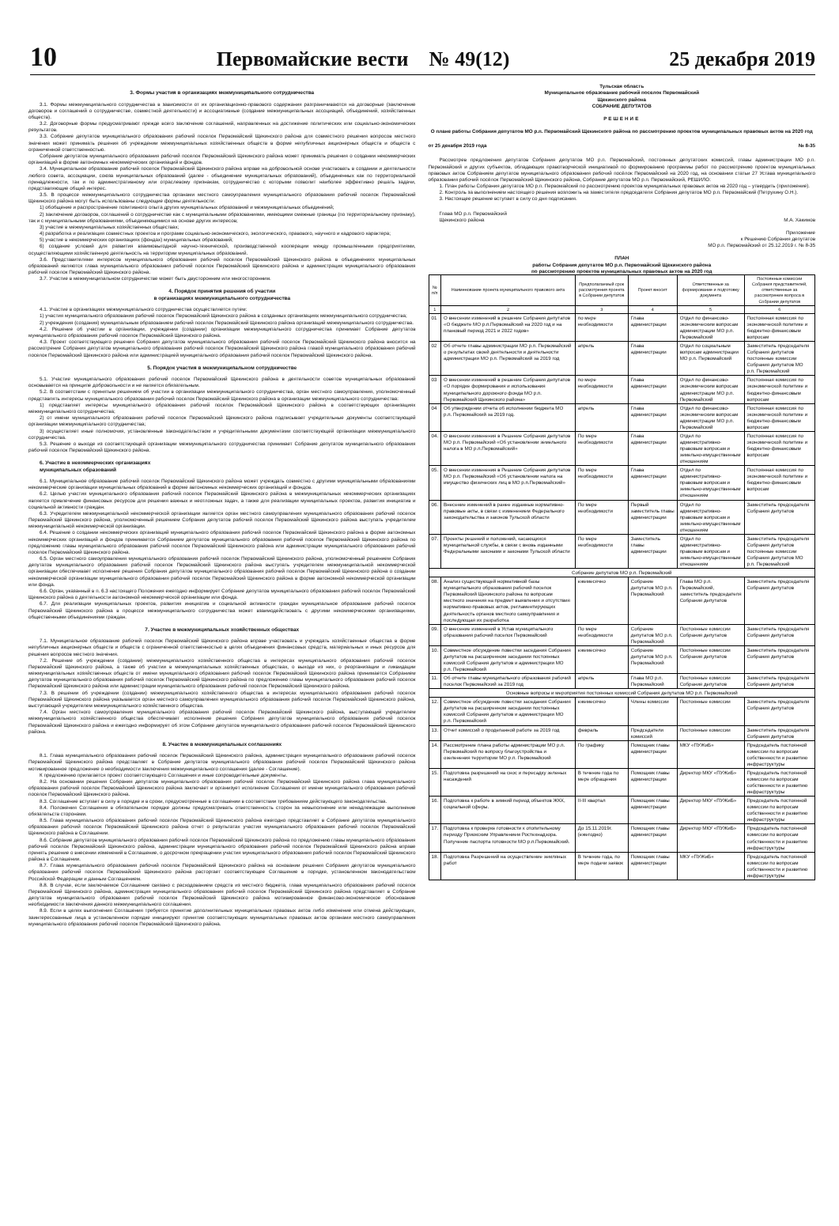10 Первомайские вести № 49(12) 25 декабря 2019
3. Формы участия в организациях межмуниципального сотрудничества
3.1. Формы межмуниципального сотрудничества в зависимости от их организационно-правового содержания разграничиваются на договорные (заключение договоров и соглашений о сотрудничестве, совместной деятельности) и ассоциативные (создание межмуниципальных ассоциаций, объединений, хозяйственных обществ).
3.2. Договорные формы предусматривают прежде всего заключение соглашений, направленных на достижение политических или социально-экономических результатов.
3.3. Собрание депутатов муниципального образования рабочий поселок Первомайский Щекинского района для совместного решения вопросов местного значения может принимать решения об учреждении межмуниципальных хозяйственных обществ в форме непубличных акционерных обществ и обществ с ограниченной ответственностью.
Собрание депутатов муниципального образования рабочий поселок Первомайский Щекинского района может принимать решения о создании некоммерческих организаций в форме автономных некоммерческих организаций и фондов.
3.4. Муниципальное образование рабочий поселок Первомайский Щекинского района вправе на добровольной основе участвовать в создании и деятельности любого совета, ассоциации, союза муниципальных образований (далее - объединение муниципальных образований), объединенных как по территориальной принадлежности, так и по административному или отраслевому признакам, сотрудничество с которыми позволит наиболее эффективно решать задачи, представляющие общий интерес.
3.5. В процессе межмуниципального сотрудничества органами местного самоуправления муниципального образования рабочий поселок Первомайский Щекинского района могут быть использованы следующие формы деятельности:
1) обобщение и распространение позитивного опыта других муниципальных образований и межмуниципальных объединений;
2) заключение договоров, соглашений о сотрудничестве как с муниципальными образованиями, имеющими смежные границы (по территориальному признаку), так и с муниципальными образованиями, объединяющимися на основе других интересов;
3) участие в межмуниципальных хозяйственных обществах;
4) разработка и реализация совместных проектов и программ социально-экономического, экологического, правового, научного и кадрового характера;
5) участие в некоммерческих организациях (фондах) муниципальных образований;
6) создание условий для развития взаимовыгодной научно-технической, производственной кооперации между промышленными предприятиями, осуществляющими хозяйственную деятельность на территории муниципальных образований.
3.6. Представителями интересов муниципального образования рабочий поселок Первомайский Щекинского района в объединениях муниципальных образований являются глава муниципального образования рабочий поселок Первомайский Щекинского района и администрация муниципального образования рабочий поселок Первомайский Щекинского района.
3.7. Участие в межмуниципальном сотрудничестве может быть двусторонним или многосторонним.
4. Порядок принятия решения об участии
в организациях межмуниципального сотрудничества
4.1. Участие в организациях межмуниципального сотрудничества осуществляется путем:
1) участия муниципального образования рабочий поселок Первомайский Щекинского района в созданных организациях межмуниципального сотрудничества;
2) учреждения (создания) муниципальным образованием рабочий поселок Первомайский Щекинского района организаций межмуниципального сотрудничества.
4.2. Решение об участии в организации, учреждении (создании) организации межмуниципального сотрудничества принимает Собрание депутатов муниципального образования рабочий поселок Первомайский Щекинского района.
4.3. Проект соответствующего решения Собрания депутатов муниципального образования рабочий поселок Первомайский Щекинского района вносится на рассмотрение Собрания депутатов муниципального образования рабочий поселок Первомайский Щекинского района главой муниципального образования рабочий поселок Первомайский Щекинского района или администрацией муниципального образования рабочий поселок Первомайский Щекинского района.
5. Порядок участия в межмуниципальном сотрудничестве
5.1. Участие муниципального образования рабочий поселок Первомайский Щекинского района в деятельности советов муниципальных образований основывается на принципе добровольности и не является обязательным.
5.2. В соответствии с принятым решением об участии в организации межмуниципального сотрудничества, орган местного самоуправления, уполномоченный представлять интересы муниципального образования рабочий поселок Первомайский Щекинского района в организации межмуниципального сотрудничества:
1) представляет интересы муниципального образования рабочий поселок Первомайский Щекинского района в соответствующих организациях межмуниципального сотрудничества;
2) от имени муниципального образования рабочий поселок Первомайский Щекинского района подписывает учредительные документы соответствующей организации межмуниципального сотрудничества;
3) осуществляет иные полномочия, установленные законодательством и учредительными документами соответствующей организации межмуниципального сотрудничества.
5.3. Решение о выходе из соответствующей организации межмуниципального сотрудничества принимает Собрание депутатов муниципального образования рабочий поселок Первомайский Щекинского района.
6. Участие в некоммерческих организациях
муниципальных образований
6.1. Муниципальное образование рабочий поселок Первомайский Щекинского района может учреждать совместно с другими муниципальными образованиями некоммерческие организации муниципальных образований в форме автономных некоммерческих организаций и фондов.
6.2. Целью участия муниципального образования рабочий поселок Первомайский Щекинского района в межмуниципальных некоммерческих организациях является привлечение финансовых ресурсов для решения важных и неотложных задач, а также для реализации муниципальных проектов, развития инициатив и социальной активности граждан.
6.3. Учредителем межмуниципальной некоммерческой организации является орган местного самоуправления муниципального образования рабочий поселок Первомайский Щекинского района, уполномоченный решением Собрания депутатов рабочий поселок Первомайский Щекинского района выступать учредителем межмуниципальной некоммерческой организации.
6.4. Решение о создании некоммерческих организаций муниципального образования рабочий поселок Первомайский Щекинского района в форме автономных некоммерческих организаций и фондов принимается Собранием депутатов муниципального образования рабочий поселок Первомайский Щекинского района по предложению главы муниципального образования рабочий поселок Первомайский Щекинского района или администрации муниципального образования рабочий поселок Первомайский Щекинского района.
6.5. Орган местного самоуправления муниципального образования рабочий поселок Первомайский Щекинского района, уполномоченный решением Собрания депутатов муниципального образования рабочий поселок Первомайский Щекинского района выступать учредителем межмуниципальной некоммерческой организации обеспечивает исполнение решения Собрания депутатов муниципального образования рабочий поселок Первомайский Щекинского района о создании некоммерческой организации муниципального образования рабочий поселок Первомайский Щекинского района в форме автономной некоммерческой организации или фонда.
6.6. Орган, указанный в п. 6.3 настоящего Положения ежегодно информирует Собрание депутатов муниципального образования рабочий поселок Первомайский Щекинского района о деятельности автономной некоммерческой организации или фонда.
6.7. Для реализации муниципальных проектов, развития инициатив и социальной активности граждан муниципальное образование рабочий поселок Первомайский Щекинского района в процессе межмуниципального сотрудничества может взаимодействовать с другими некоммерческими организациями, общественными объединениями граждан.
7. Участие в межмуниципальных хозяйственных обществах
7.1. Муниципальное образование рабочий поселок Первомайский Щекинского района вправе участвовать и учреждать хозяйственные общества в форме непубличных акционерных обществ и обществ с ограниченной ответственностью в целях объединения финансовых средств, материальных и иных ресурсов для решения вопросов местного значения.
7.2. Решение об учреждении (создании) межмуниципального хозяйственного общества в интересах муниципального образования рабочий поселок Первомайский Щекинского района, а также об участии в межмуниципальных хозяйственных обществах, о выходе из них, о реорганизации и ликвидации межмуниципальных хозяйственных обществ от имени муниципального образования рабочий поселок Первомайский Щекинского района принимается Собранием депутатов муниципального образования рабочий поселок Первомайский Щекинского района по предложению главы муниципального образования рабочий поселок Первомайский Щекинского района или администрации муниципального образования рабочий поселок Первомайский Щекинского района.
7.3. В решении об учреждении (создании) межмуниципального хозяйственного общества в интересах муниципального образования рабочий поселок Первомайский Щекинского района указывается орган местного самоуправления муниципального образования рабочий поселок Первомайский Щекинского района, выступающий учредителем межмуниципального хозяйственного общества.
7.4. Орган местного самоуправления муниципального образования рабочий поселок Первомайский Щекинского района, выступающий учредителем межмуниципального хозяйственного общества обеспечивает исполнение решения Собрания депутатов муниципального образования рабочий поселок Первомайский Щекинского района и ежегодно информирует об этом Собрание депутатов муниципального образования рабочий поселок Первомайский Щекинского района.
8. Участие в межмуниципальных соглашениях
8.1. Глава муниципального образования рабочий поселок Первомайский Щекинского района, администрация муниципального образования рабочий поселок Первомайский Щекинского района представляет в Собрание депутатов муниципального образования рабочий поселок Первомайский Щекинского района мотивированное предложение о необходимости заключения межмуниципального соглашения (далее - Соглашение).
К предложению прилагается проект соответствующего Соглашения и иные сопроводительные документы.
8.2. На основании решения Собрания депутатов муниципального образования рабочий поселок Первомайский Щекинского района глава муниципального образования рабочий поселок Первомайский Щекинского района заключает и организует исполнение Соглашения от имени муниципального образования рабочий поселок Первомайский Щекинского района.
8.3. Соглашение вступает в силу в порядке и в сроки, предусмотренные в соглашении в соответствии требованиям действующего законодательства.
8.4. Положения Соглашения в обязательном порядке должны предусматривать ответственность сторон за невыполнение или ненадлежащее выполнение обязательств сторонами.
8.5. Глава муниципального образования рабочий поселок Первомайский Щекинского района ежегодно представляет в Собрание депутатов муниципального образования рабочий поселок Первомайский Щекинского района отчет о результатах участия муниципального образования рабочий поселок Первомайский Щекинского района в Соглашении.
8.6. Собрание депутатов муниципального образования рабочий поселок Первомайский Щекинского района по предложению главы муниципального образования рабочий поселок Первомайский Щекинского района, администрации муниципального образования рабочий поселок Первомайский Щекинского района вправе принять решение о внесении изменений в Соглашение, о досрочном прекращении участия муниципального образования рабочий поселок Первомайский Щекинского района в Соглашении.
8.7. Глава муниципального образования рабочий поселок Первомайский Щекинского района на основании решения Собрания депутатов муниципального образования рабочий поселок Первомайский Щекинского района расторгает соответствующее Соглашение в порядке, установленном законодательством Российской Федерации и данным Соглашением.
8.8. В случае, если заключаемое Соглашение связано с расходованием средств из местного бюджета, глава муниципального образования рабочий поселок Первомайский Щекинского района, администрация муниципального образования рабочий поселок Первомайский Щекинского района представляет в Собрание депутатов муниципального образования рабочий поселок Первомайский Щекинского района мотивированное финансово-экономическое обоснование необходимости заключения данного межмуниципального соглашения.
8.9. Если в целях выполнения Соглашения требуется принятие дополнительных муниципальных правовых актов либо изменение или отмена действующих, заинтересованные лица в установленном порядке инициируют принятие соответствующих муниципальных правовых актов органами местного самоуправления муниципального образования рабочий поселок Первомайский Щекинского района.
Тульская область
Муниципальное образование рабочий поселок Первомайский
Щекинского района
СОБРАНИЕ ДЕПУТАТОВ
РЕШЕНИЕ
О плане работы Собрания депутатов МО р.п. Первомайский Щекинского района по рассмотрению проектов муниципальных правовых актов на 2020 год
от 25 декабря 2019 года № 8-35
Рассмотрев предложения депутатов Собрания депутатов МО р.п. Первомайский, постоянных депутатских комиссий, главы администрации МО р.п. Первомайский и других субъектов, обладающих правотворческой инициативой по формированию программы работ по рассмотрению проектов муниципальных правовых актов Собранием депутатов муниципального образования рабочий посёлок Первомайский на 2020 год, на основании статьи 27 Устава муниципального образования рабочий посёлок Первомайский Щекинского района, Собрание депутатов МО р.п. Первомайский, РЕШИЛО:
1. План работы Собрания депутатов МО р.п. Первомайский по рассмотрению проектов муниципальных правовых актов на 2020 год – утвердить (приложение).
2. Контроль за выполнением настоящего решения возложить на заместителя председателя Собрания депутатов МО р.п. Первомайский (Петрухину О.Н.).
3. Настоящее решение вступает в силу со дня подписания.
Глава МО р.п. Первомайский
Щекинского района М.А. Хакимов
Приложение
к Решению Собрания депутатов
МО р.п. Первомайский от 25.12.2019 г. № 8-35
ПЛАН
работы Собрания депутатов МО р.п. Первомайский Щекинского района
по рассмотрению проектов муниципальных правовых актов на 2020 год
| № п/п | Наименование проекта муниципального правового акта | Предполагаемый срок рассмотрения проекта в Собрании депутатов | Проект вносит | Ответственные за формирование и подготовку документа | Постоянные комиссии Собрания представителей, ответственные за рассмотрение вопроса в Собрании депутатов |
| --- | --- | --- | --- | --- | --- |
| 1 | 2 | 3 | 4 | 5 | 6 |
| 01 | О внесении изменений в решение Собрания депутатов «О бюджете МО р.п.Первомайский на 2020 год и на плановый период 2021 и 2022 годов» | по мере необходимости | Глава администрации | Отдел по финансово-экономическим вопросам администрации МО р.п. Первомайский | Постоянная комиссия по экономической политике и бюджетно-финансовым вопросам |
| 02 | Об отчете главы администрации МО р.п. Первомайский о результатах своей деятельности и деятельности администрации МО р.п. Первомайский за 2019 год | апрель | Глава администрации | Отдел по социальным вопросам администрации МО р.п. Первомайский | Заместитель председателя Собрания депутатов постоянные комиссии Собрания депутатов МО р.п. Первомайский |
| 03 | О внесении изменений в решение Собрания депутатов «О порядке формирования и использования муниципального дорожного фонда МО р.п. Первомайский Щекинского района» | по мере необходимости | Глава администрации | Отдел по финансово-экономическим вопросам администрации МО р.п. Первомайский | Постоянная комиссия по экономической политике и бюджетно-финансовым вопросам |
| 04 | Об утверждении отчета об исполнении бюджета МО р.п. Первомайский за 2019 год. | апрель | Глава администрации | Отдел по финансово-экономическим вопросам администрации МО р.п. Первомайский | Постоянная комиссия по экономической политике и бюджетно-финансовым вопросам |
| 04. | О внесении изменения в Решение Собрания депутатов МО р.п. Первомайский «Об установлении земельного налога в МО р.п.Первомайский» | По мере необходимости | Глава администрации | Отдел по административно-правовым вопросам и земельно-имущественным отношениям | Постоянная комиссия по экономической политике и бюджетно-финансовым вопросам |
| 05. | О внесении изменения в Решение Собрания депутатов МО р.п. Первомайский «Об установлении налога на имущество физических лиц в МО р.п.Первомайский» | По мере необходимости | Глава администрации | Отдел по административно-правовым вопросам и земельно-имущественным отношениям | Постоянная комиссия по экономической политике и бюджетно-финансовым вопросам |
| 06. | Внесение изменений в ранее изданные нормативно-правовые акты, в связи с изменением Федерального законодательства и законов Тульской области | По мере необходимости | Первый заместитель главы администрации | Отдел по административно-правовым вопросам и земельно-имущественным отношениям | Заместитель председателя Собрания депутатов |
| 07. | Проекты решений и положений, касающихся муниципальной службы, в связи с вновь изданными Федеральными законами и законами Тульской области | По мере необходимости | Заместитель главы администрации | Отдел по административно-правовым вопросам и земельно-имущественным отношениям | Заместитель председателя Собрания депутатов постоянные комиссии Собрания депутатов МО р.п. Первомайский |
| Собрание депутатов МО р.п. Первомайский | | | | | |
| 08. | Анализ существующей нормативной базы муниципального образования рабочий поселок Первомайский Щекинского района по вопросам местного значения на предмет выявления и отсутствия нормативно-правовых актов, регламентирующих деятельность органов местного самоуправления и последующая их разработка | ежемесячно | Собрание депутатов МО р.п. Первомайский | Глава МО р.п. Первомайский, заместитель председателя Собрания депутатов | Заместитель председателя Собрания депутатов |
| 09. | О внесение изменений в Устав муниципального образования рабочий поселок Первомайский | По мере необходимости | Собрание депутатов МО р.п. Первомайский | Постоянные комиссии Собрания депутатов | Заместитель председателя Собрания депутатов |
| 10. | Совместное обсуждение повестки заседания Собрания депутатов на расширенном заседании постоянных комиссий Собрания депутатов и администрации МО р.п. Первомайский | ежемесячно | Собрание депутатов МО р.п. Первомайский | Постоянные комиссии Собрания депутатов | Заместитель председателя Собрания депутатов |
| 11. | Об отчете главы муниципального образования рабочий поселок Первомайский за 2019 год | апрель | Глава МО р.п. Первомайский | Постоянные комиссии Собрания депутатов | Заместитель председателя Собрания депутатов |
| Основные вопросы и мероприятия постоянных комиссий Собрания депутатов МО р.п. Первомайский | | | | | |
| 12. | Совместное обсуждение повестки заседания Собрания депутатов на расширенном заседании постоянных комиссий Собрания депутатов и администрации МО р.п. Первомайский | ежемесячно | Члены комиссии | Постоянные комиссии | Заместитель председателя Собрания депутатов |
| 13. | Отчет комиссий о проделанной работе за 2019 год | февраль | Председатели комиссий | Постоянные комиссии | Заместитель председателя Собрания депутатов |
| 14. | Рассмотрение плана работы администрации МО р.п. Первомайский по вопросу благоустройства и озеленения территории МО р.п. Первомайский | По графику | Помощник главы администрации | МКУ «ПУЖиБ» | Председатель постоянной комиссии по вопросам собственности и развитию инфраструктуры |
| 15. | Подготовка разрешений на снос и пересадку зеленых насаждений | В течение года по мере обращения | Помощник главы администрации | Директор МКУ «ПУЖиБ» | Председатель постоянной комиссии по вопросам собственности и развитию инфраструктуры |
| 16. | Подготовка к работе в зимний период объектов ЖКХ, социальной сферы. | II-III квартал | Помощник главы администрации | Директор МКУ «ПУЖиБ» | Председатель постоянной комиссии по вопросам собственности и развитию инфраструктуры |
| 17. | Подготовка к проверке готовности к отопительному периоду Приокским Управлением Ростехнадзора. Получение паспорта готовности МО р.п.Первомайский. | До 15.11.2019г. (ежегодно) | Помощник главы администрации | Директор МКУ «ПУЖиБ» | Председатель постоянной комиссии по вопросам собственности и развитию инфраструктуры |
| 18. | Подготовка Разрешений на осуществление земляных работ | В течение года, по мере подачи заявок | Помощник главы администрации | МКУ «ПУЖиБ» | Председатель постоянной комиссии по вопросам собственности и развитию инфраструктуры |